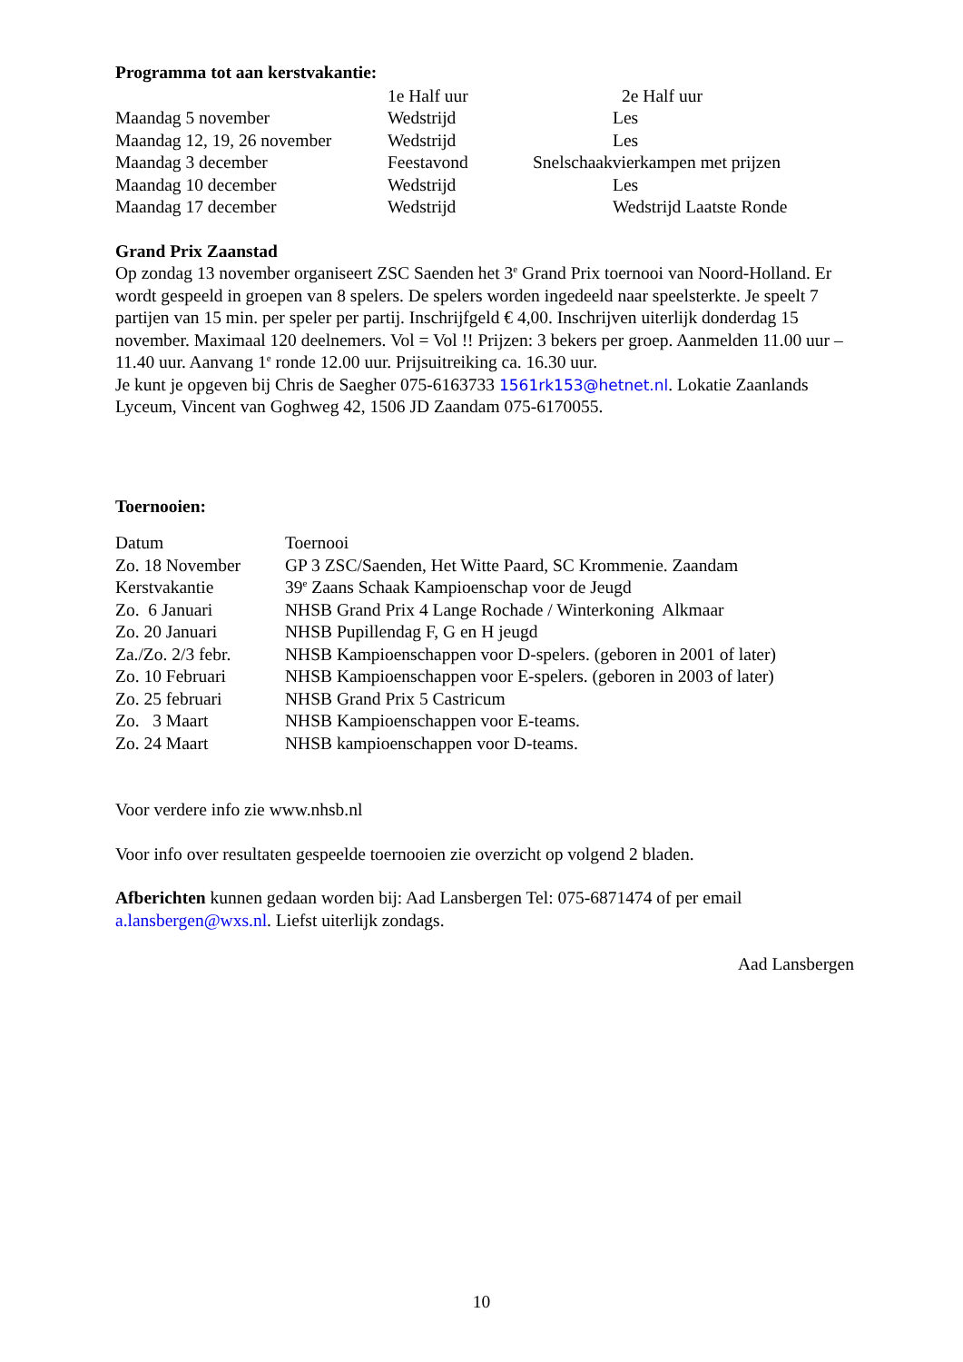Programma tot aan kerstvakantie:
| | 1e Half uur | 2e Half uur |
| --- | --- | --- |
| Maandag 5 november | Wedstrijd | Les |
| Maandag 12, 19, 26 november | Wedstrijd | Les |
| Maandag 3 december | Feestavond | Snelschaakvierkampen met prijzen |
| Maandag 10 december | Wedstrijd | Les |
| Maandag 17 december | Wedstrijd | Wedstrijd Laatste Ronde |
Grand Prix Zaanstad
Op zondag 13 november organiseert ZSC Saenden het 3<sup>e</sup> Grand Prix toernooi van Noord-Holland. Er wordt gespeeld in groepen van 8 spelers. De spelers worden ingedeeld naar speelsterkte. Je speelt 7 partijen van 15 min. per speler per partij. Inschrijfgeld € 4,00. Inschrijven uiterlijk donderdag 15 november. Maximaal 120 deelnemers. Vol = Vol !! Prijzen: 3 bekers per groep. Aanmelden 11.00 uur – 11.40 uur. Aanvang 1<sup>e</sup> ronde 12.00 uur. Prijsuitreiking ca. 16.30 uur.
Je kunt je opgeven bij Chris de Saegher 075-6163733 1561rk153@hetnet.nl. Lokatie Zaanlands Lyceum, Vincent van Goghweg 42, 1506 JD Zaandam 075-6170055.
Toernooien:
| Datum | Toernooi |
| Zo. 18 November | GP 3 ZSC/Saenden, Het Witte Paard, SC Krommenie. Zaandam |
| Kerstvakantie | 39<sup>e</sup> Zaans Schaak Kampioenschap voor de Jeugd |
| Zo. 6 Januari | NHSB Grand Prix 4 Lange Rochade / Winterkoning Alkmaar |
| Zo. 20 Januari | NHSB Pupillendag F, G en H jeugd |
| Za./Zo. 2/3 febr. | NHSB Kampioenschappen voor D-spelers. (geboren in 2001 of later) |
| Zo. 10 Februari | NHSB Kampioenschappen voor E-spelers. (geboren in 2003 of later) |
| Zo. 25 februari | NHSB Grand Prix 5 Castricum |
| Zo. 3 Maart | NHSB Kampioenschappen voor E-teams. |
| Zo. 24 Maart | NHSB kampioenschappen voor D-teams. |
Voor verdere info zie www.nhsb.nl
Voor info over resultaten gespeelde toernooien zie overzicht op volgend 2 bladen.
Afberichten kunnen gedaan worden bij: Aad Lansbergen Tel: 075-6871474 of per email a.lansbergen@wxs.nl. Liefst uiterlijk zondags.
Aad Lansbergen
10